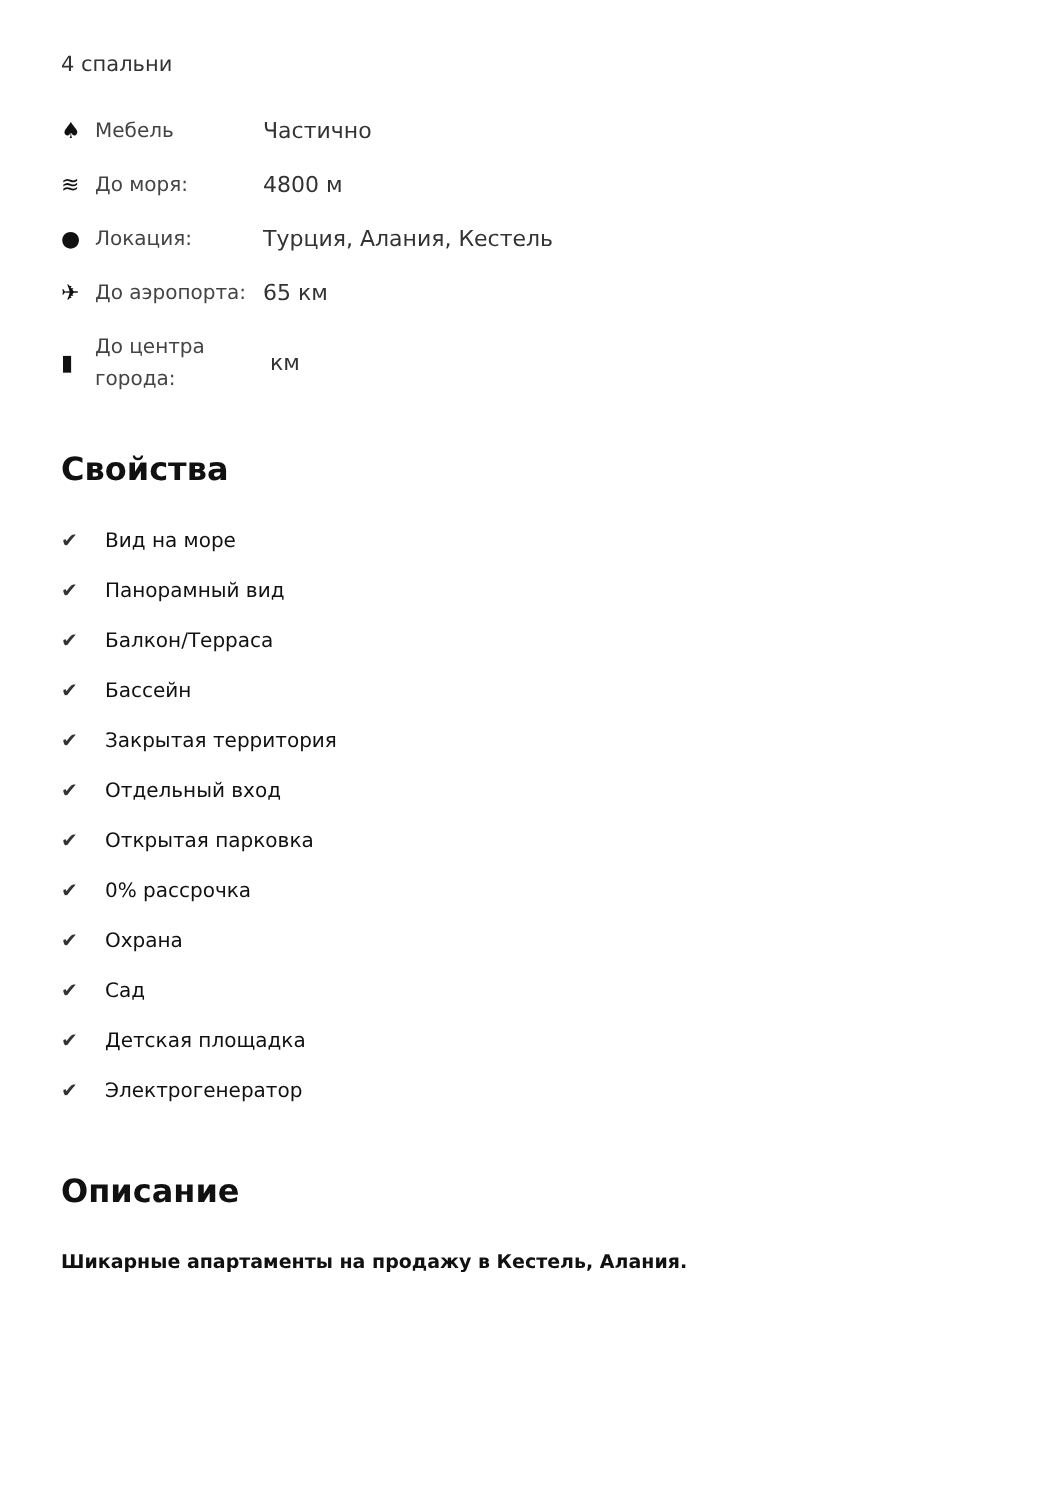4 спальни
♠
Мебель
Частично
≋
До моря:
4800 м
●
Локация:
Турция, Алания, Кестель
✈
До аэропорта:
65 км
▮
До центра города:
км
Свойства
✔ Вид на море
✔ Панорамный вид
✔ Балкон/Терраса
✔ Бассейн
✔ Закрытая территория
✔ Отдельный вход
✔ Открытая парковка
✔ 0% рассрочка
✔ Охрана
✔ Сад
✔ Детская площадка
✔ Электрогенератор
Описание
Шикарные апартаменты на продажу в Кестель, Алания.